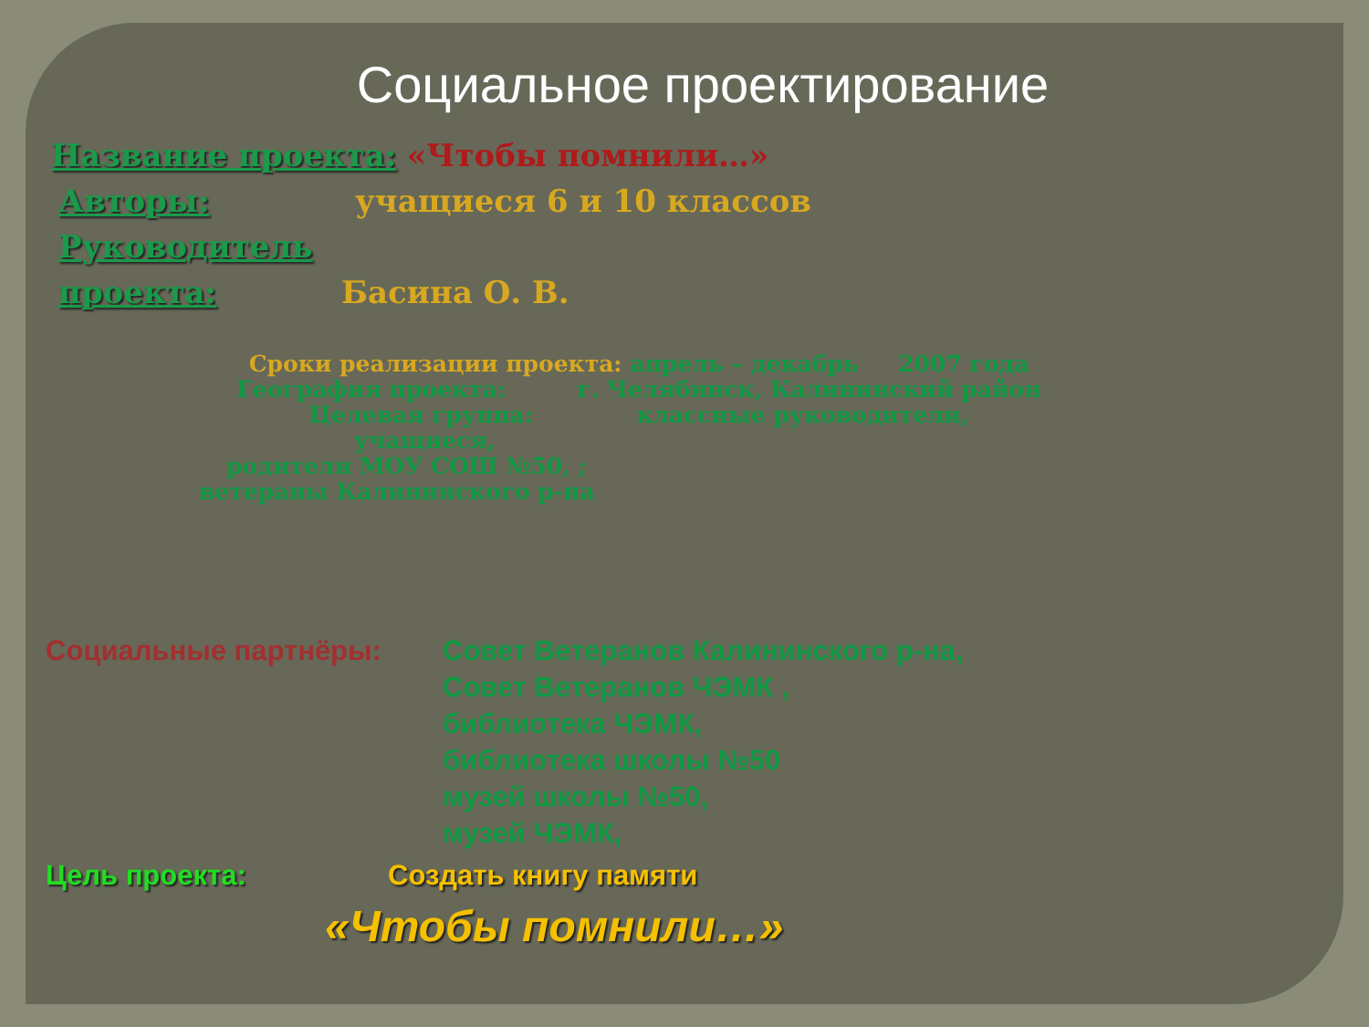Социальное проектирование
Название проекта: «Чтобы помнили…»
Авторы: учащиеся 6 и 10 классов
Руководитель
проекта: Басина О. В.
Сроки реализации проекта: апрель – декабрь 2007 года
География проекта: г. Челябинск, Калининский район
Целевая группа: классные руководители,
учащиеся,
родители МОУ СОШ №50, ;
ветераны Калининского р-на
Социальные партнёры: Совет Ветеранов Калининского р-на,
Совет Ветеранов ЧЭМК ,
библиотека ЧЭМК,
библиотека школы №50
музей школы №50,
музей ЧЭМК,
Цель проекта: Создать книгу памяти
«Чтобы помнили…»